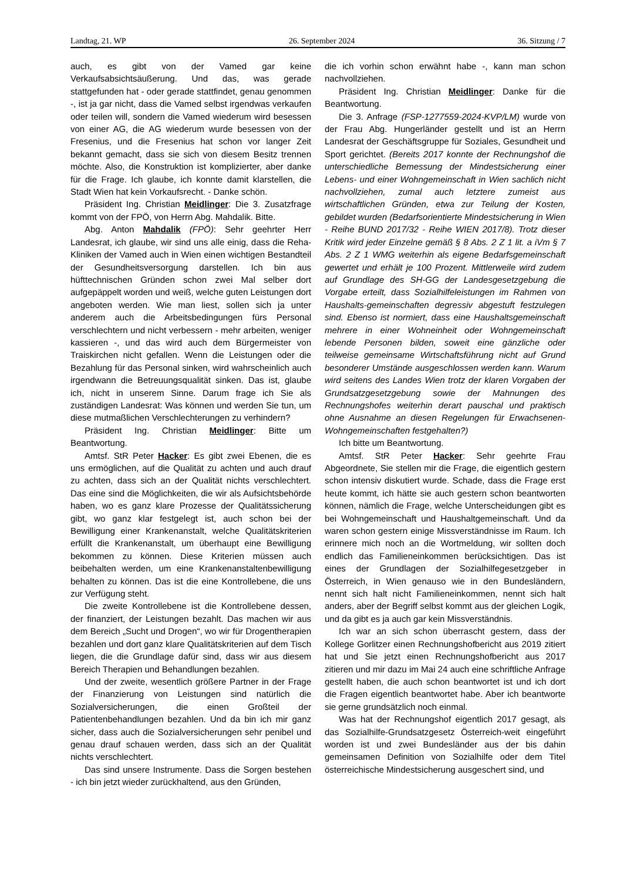Landtag, 21. WP 26. September 2024 36. Sitzung / 7
auch, es gibt von der Vamed gar keine Verkaufsabsichtsäußerung. Und das, was gerade stattgefunden hat - oder gerade stattfindet, genau genommen -, ist ja gar nicht, dass die Vamed selbst irgendwas verkaufen oder teilen will, sondern die Vamed wiederum wird besessen von einer AG, die AG wiederum wurde besessen von der Fresenius, und die Fresenius hat schon vor langer Zeit bekannt gemacht, dass sie sich von diesem Besitz trennen möchte. Also, die Konstruktion ist komplizierter, aber danke für die Frage. Ich glaube, ich konnte damit klarstellen, die Stadt Wien hat kein Vorkaufsrecht. - Danke schön.
Präsident Ing. Christian Meidlinger: Die 3. Zusatzfrage kommt von der FPÖ, von Herrn Abg. Mahdalik. Bitte.
Abg. Anton Mahdalik (FPÖ): Sehr geehrter Herr Landesrat, ich glaube, wir sind uns alle einig, dass die Reha-Kliniken der Vamed auch in Wien einen wichtigen Bestandteil der Gesundheitsversorgung darstellen. Ich bin aus hüfttechnischen Gründen schon zwei Mal selber dort aufgepäppelt worden und weiß, welche guten Leistungen dort angeboten werden. Wie man liest, sollen sich ja unter anderem auch die Arbeitsbedingungen fürs Personal verschlechtern und nicht verbessern - mehr arbeiten, weniger kassieren -, und das wird auch dem Bürgermeister von Traiskirchen nicht gefallen. Wenn die Leistungen oder die Bezahlung für das Personal sinken, wird wahrscheinlich auch irgendwann die Betreuungsqualität sinken. Das ist, glaube ich, nicht in unserem Sinne. Darum frage ich Sie als zuständigen Landesrat: Was können und werden Sie tun, um diese mutmaßlichen Verschlechterungen zu verhindern?
Präsident Ing. Christian Meidlinger: Bitte um Beantwortung.
Amtsf. StR Peter Hacker: Es gibt zwei Ebenen, die es uns ermöglichen, auf die Qualität zu achten und auch drauf zu achten, dass sich an der Qualität nichts verschlechtert. Das eine sind die Möglichkeiten, die wir als Aufsichtsbehörde haben, wo es ganz klare Prozesse der Qualitätssicherung gibt, wo ganz klar festgelegt ist, auch schon bei der Bewilligung einer Krankenanstalt, welche Qualitätskriterien erfüllt die Krankenanstalt, um überhaupt eine Bewilligung bekommen zu können. Diese Kriterien müssen auch beibehalten werden, um eine Krankenanstaltenbewilligung behalten zu können. Das ist die eine Kontrollebene, die uns zur Verfügung steht.
Die zweite Kontrollebene ist die Kontrollebene dessen, der finanziert, der Leistungen bezahlt. Das machen wir aus dem Bereich „Sucht und Drogen“, wo wir für Drogentherapien bezahlen und dort ganz klare Qualitätskriterien auf dem Tisch liegen, die die Grundlage dafür sind, dass wir aus diesem Bereich Therapien und Behandlungen bezahlen.
Und der zweite, wesentlich größere Partner in der Frage der Finanzierung von Leistungen sind natürlich die Sozialversicherungen, die einen Großteil der Patientenbehandlungen bezahlen. Und da bin ich mir ganz sicher, dass auch die Sozialversicherungen sehr penibel und genau drauf schauen werden, dass sich an der Qualität nichts verschlechtert.
Das sind unsere Instrumente. Dass die Sorgen bestehen - ich bin jetzt wieder zurückhaltend, aus den Gründen,
die ich vorhin schon erwähnt habe -, kann man schon nachvollziehen.
Präsident Ing. Christian Meidlinger: Danke für die Beantwortung.
Die 3. Anfrage (FSP-1277559-2024-KVP/LM) wurde von der Frau Abg. Hungerländer gestellt und ist an Herrn Landesrat der Geschäftsgruppe für Soziales, Gesundheit und Sport gerichtet. (Bereits 2017 konnte der Rechnungshof die unterschiedliche Bemessung der Mindestsicherung einer Lebens- und einer Wohngemeinschaft in Wien sachlich nicht nachvollziehen, zumal auch letztere zumeist aus wirtschaftlichen Gründen, etwa zur Teilung der Kosten, gebildet wurden (Bedarfsorientierte Mindestsicherung in Wien - Reihe BUND 2017/32 - Reihe WIEN 2017/8). Trotz dieser Kritik wird jeder Einzelne gemäß § 8 Abs. 2 Z 1 lit. a iVm § 7 Abs. 2 Z 1 WMG weiterhin als eigene Bedarfsgemeinschaft gewertet und erhält je 100 Prozent. Mittlerweile wird zudem auf Grundlage des SH-GG der Landesgesetzgebung die Vorgabe erteilt, dass Sozialhilfeleistungen im Rahmen von Haushalts-gemeinschaften degressiv abgestuft festzulegen sind. Ebenso ist normiert, dass eine Haushaltsgemeinschaft mehrere in einer Wohneinheit oder Wohngemeinschaft lebende Personen bilden, soweit eine gänzliche oder teilweise gemeinsame Wirtschaftsführung nicht auf Grund besonderer Umstände ausgeschlossen werden kann. Warum wird seitens des Landes Wien trotz der klaren Vorgaben der Grundsatzgesetzgebung sowie der Mahnungen des Rechnungshofes weiterhin derart pauschal und praktisch ohne Ausnahme an diesen Regelungen für Erwachsenen-Wohngemeinschaften festgehalten?)
Ich bitte um Beantwortung.
Amtsf. StR Peter Hacker: Sehr geehrte Frau Abgeordnete, Sie stellen mir die Frage, die eigentlich gestern schon intensiv diskutiert wurde. Schade, dass die Frage erst heute kommt, ich hätte sie auch gestern schon beantworten können, nämlich die Frage, welche Unterscheidungen gibt es bei Wohngemeinschaft und Haushaltgemeinschaft. Und da waren schon gestern einige Missverständnisse im Raum. Ich erinnere mich noch an die Wortmeldung, wir sollten doch endlich das Familieneinkommen berücksichtigen. Das ist eines der Grundlagen der Sozialhilfegesetzgeber in Österreich, in Wien genauso wie in den Bundesländern, nennt sich halt nicht Familieneinkommen, nennt sich halt anders, aber der Begriff selbst kommt aus der gleichen Logik, und da gibt es ja auch gar kein Missverständnis.
Ich war an sich schon überrascht gestern, dass der Kollege Gorlitzer einen Rechnungshofbericht aus 2019 zitiert hat und Sie jetzt einen Rechnungshofbericht aus 2017 zitieren und mir dazu im Mai 24 auch eine schriftliche Anfrage gestellt haben, die auch schon beantwortet ist und ich dort die Fragen eigentlich beantwortet habe. Aber ich beantworte sie gerne grundsätzlich noch einmal.
Was hat der Rechnungshof eigentlich 2017 gesagt, als das Sozialhilfe-Grundsatzgesetz Österreich-weit eingeführt worden ist und zwei Bundesländer aus der bis dahin gemeinsamen Definition von Sozialhilfe oder dem Titel österreichische Mindestsicherung ausgeschert sind, und